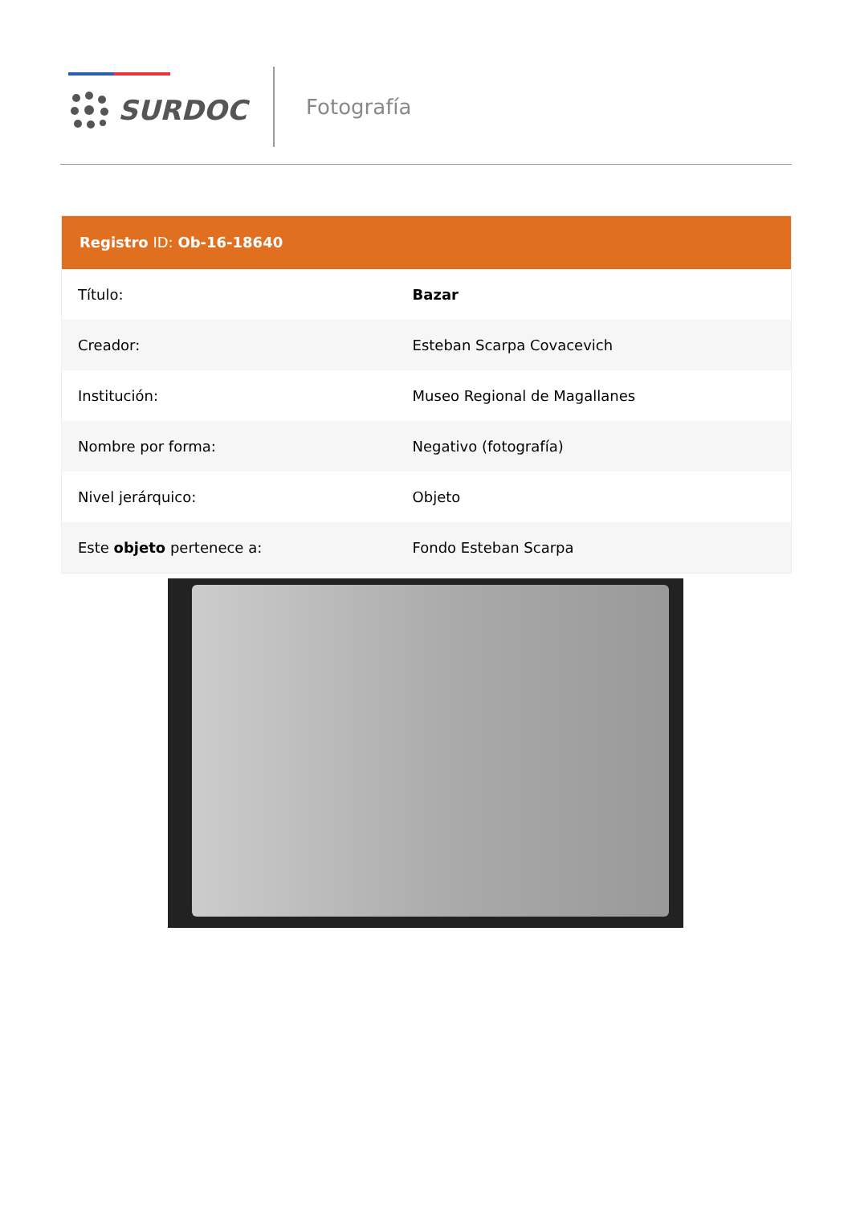SURDOC Fotografía
Registro ID: Ob-16-18640
| Título: | Bazar |
| Creador: | Esteban Scarpa Covacevich |
| Institución: | Museo Regional de Magallanes |
| Nombre por forma: | Negativo (fotografía) |
| Nivel jerárquico: | Objeto |
| Este objeto pertenece a: | Fondo Esteban Scarpa |